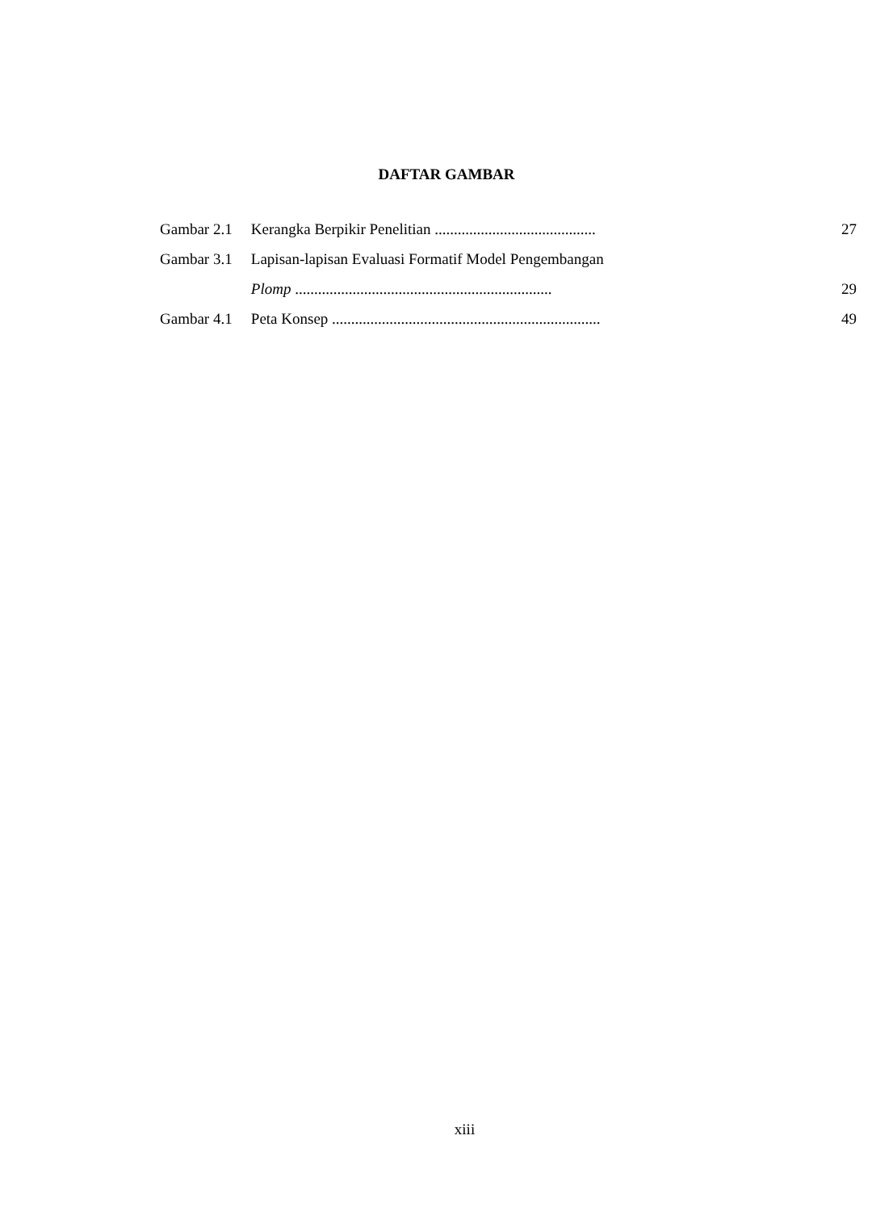DAFTAR GAMBAR
| Gambar 2.1 | Kerangka Berpikir Penelitian .......................................... | 27 |
| Gambar 3.1 | Lapisan-lapisan Evaluasi Formatif Model Pengembangan | |
| | Plomp ................................................................... | 29 |
| Gambar 4.1 | Peta Konsep ...................................................................... | 49 |
xiii